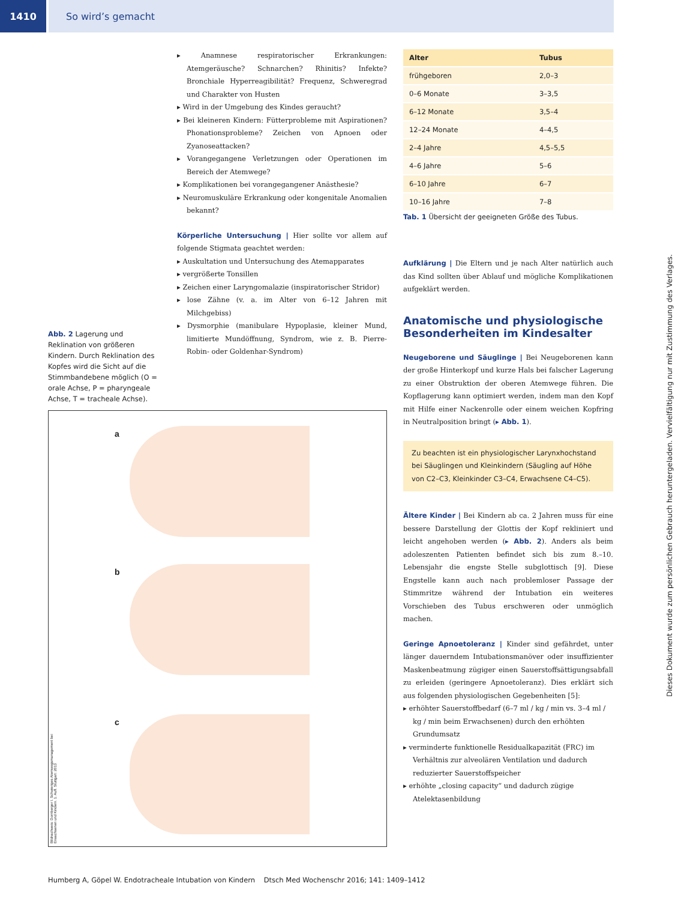1410 So wird’s gemacht
Abb. 2 Lagerung und Reklination von größeren Kindern. Durch Reklination des Kopfes wird die Sicht auf die Stimmbandebene möglich (O = orale Achse, P = pharyngeale Achse, T = tracheale Achse).
▸ Anamnese respiratorischer Erkrankungen: Atemgeräusche? Schnarchen? Rhinitis? Infekte? Bronchiale Hyperreagibilität? Frequenz, Schweregrad und Charakter von Husten
▸ Wird in der Umgebung des Kindes geraucht?
▸ Bei kleineren Kindern: Fütterprobleme mit Aspirationen? Phonationsprobleme? Zeichen von Apnoen oder Zyanoseattacken?
▸ Vorangegangene Verletzungen oder Operationen im Bereich der Atemwege?
▸ Komplikationen bei vorangegangener Anästhesie?
▸ Neuromuskuläre Erkrankung oder kongenitale Anomalien bekannt?
Körperliche Untersuchung | Hier sollte vor allem auf folgende Stigmata geachtet werden:
▸ Auskultation und Untersuchung des Atemapparates
▸ vergrößerte Tonsillen
▸ Zeichen einer Laryngomalazie (inspiratorischer Stridor)
▸ lose Zähne (v. a. im Alter von 6–12 Jahren mit Milchgebiss)
▸ Dysmorphie (manibulare Hypoplasie, kleiner Mund, limitierte Mundöffnung, Syndrom, wie z. B. Pierre-Robin- oder Goldenhar-Syndrom)
a
b
c
Bildnachweis: Dornberger I. Schwieriges Atemwegsmanagement bei Erwachsenen und Kindern. 1. Aufl. Stuttgart: 2013
| Alter | Tubus |
| --- | --- |
| frühgeboren | 2,0–3 |
| 0–6 Monate | 3–3,5 |
| 6–12 Monate | 3,5–4 |
| 12–24 Monate | 4–4,5 |
| 2–4 Jahre | 4,5–5,5 |
| 4–6 Jahre | 5–6 |
| 6–10 Jahre | 6–7 |
| 10–16 Jahre | 7–8 |
Tab. 1 Übersicht der geeigneten Größe des Tubus.
Aufklärung | Die Eltern und je nach Alter natürlich auch das Kind sollten über Ablauf und mögliche Komplikationen aufgeklärt werden.
Anatomische und physiologische Besonderheiten im Kindesalter
Neugeborene und Säuglinge | Bei Neugeborenen kann der große Hinterkopf und kurze Hals bei falscher Lagerung zu einer Obstruktion der oberen Atemwege führen. Die Kopflagerung kann optimiert werden, indem man den Kopf mit Hilfe einer Nackenrolle oder einem weichen Kopfring in Neutralposition bringt (▸ Abb. 1).
Zu beachten ist ein physiologischer Larynxhochstand bei Säuglingen und Kleinkindern (Säugling auf Höhe von C2–C3, Kleinkinder C3–C4, Erwachsene C4–C5).
Ältere Kinder | Bei Kindern ab ca. 2 Jahren muss für eine bessere Darstellung der Glottis der Kopf rekliniert und leicht angehoben werden (▸ Abb. 2). Anders als beim adoleszenten Patienten befindet sich bis zum 8.–10. Lebensjahr die engste Stelle subglottisch [9]. Diese Engstelle kann auch nach problemloser Passage der Stimmritze während der Intubation ein weiteres Vorschieben des Tubus erschweren oder unmöglich machen.
Geringe Apnoetoleranz | Kinder sind gefährdet, unter länger dauerndem Intubationsmanöver oder insuffizienter Maskenbeatmung zügiger einen Sauerstoffsättigungsabfall zu erleiden (geringere Apnoetoleranz). Dies erklärt sich aus folgenden physiologischen Gegebenheiten [5]:
▸ erhöhter Sauerstoffbedarf (6–7 ml / kg / min vs. 3–4 ml / kg / min beim Erwachsenen) durch den erhöhten Grundumsatz
▸ verminderte funktionelle Residualkapazität (FRC) im Verhältnis zur alveolären Ventilation und dadurch reduzierter Sauerstoffspeicher
▸ erhöhte „closing capacity“ und dadurch zügige Atelektasenbildung
Humberg A, Göpel W. Endotracheale Intubation von Kindern Dtsch Med Wochenschr 2016; 141: 1409–1412
Dieses Dokument wurde zum persönlichen Gebrauch heruntergeladen. Vervielfältigung nur mit Zustimmung des Verlages.